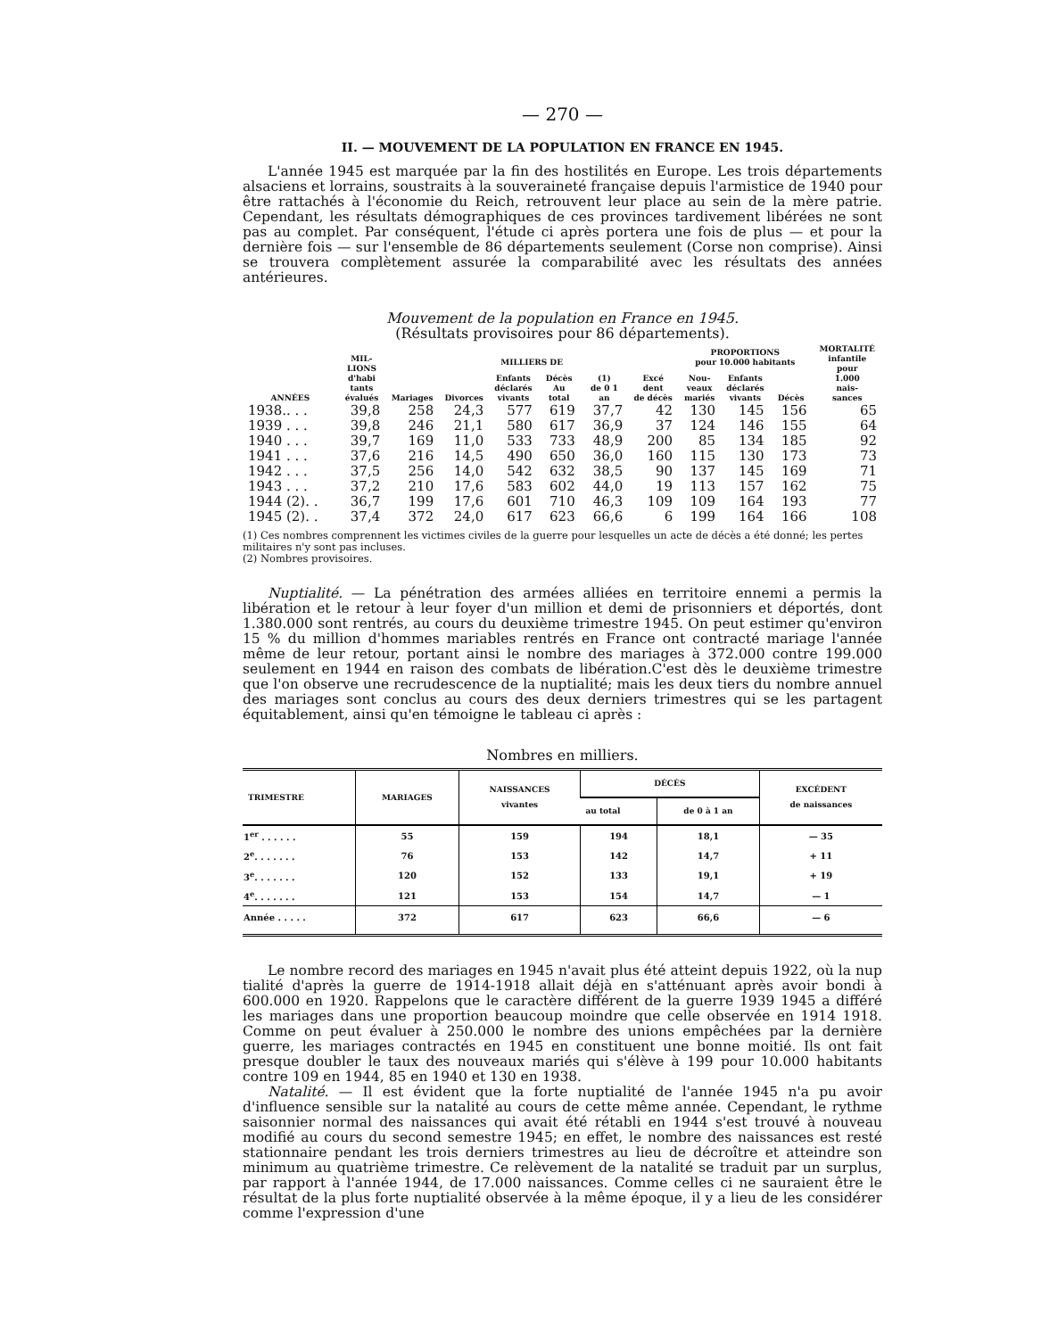— 270 —
II. — MOUVEMENT DE LA POPULATION EN FRANCE EN 1945.
L'année 1945 est marquée par la fin des hostilités en Europe. Les trois départements alsaciens et lorrains, soustraits à la souveraineté française depuis l'armistice de 1940 pour être rattachés à l'économie du Reich, retrouvent leur place au sein de la mère patrie. Cependant, les résultats démographiques de ces provinces tardivement libérées ne sont pas au complet. Par conséquent, l'étude ci après portera une fois de plus — et pour la dernière fois — sur l'ensemble de 86 départements seulement (Corse non comprise). Ainsi se trouvera complètement assurée la comparabilité avec les résultats des années antérieures.
Mouvement de la population en France en 1945.
(Résultats provisoires pour 86 départements).
| ANNÉES | MIL- LIONS d'habi tants évalués | MILLIERS DE | | | | | | PROPORTIONS pour 10.000 habitants | | | MORTALITÉ infantile pour 1.000 nais- sances |
| --- | --- | --- | --- | --- | --- | --- | --- | --- | --- | --- | --- |
| | | Mariages | Divorces | Enfants déclarés vivants | Décès Au total | (1) de 0 1 an | Excé dent de décès | Nou- veaux mariés | Enfants déclarés vivants | Décès | |
| 1938.. . . | 39,8 | 258 | 24,3 | 577 | 619 | 37,7 | 42 | 130 | 145 | 156 | 65 |
| 1939 . . . | 39,8 | 246 | 21,1 | 580 | 617 | 36,9 | 37 | 124 | 146 | 155 | 64 |
| 1940 . . . | 39,7 | 169 | 11,0 | 533 | 733 | 48,9 | 200 | 85 | 134 | 185 | 92 |
| 1941 . . . | 37,6 | 216 | 14,5 | 490 | 650 | 36,0 | 160 | 115 | 130 | 173 | 73 |
| 1942 . . . | 37,5 | 256 | 14,0 | 542 | 632 | 38,5 | 90 | 137 | 145 | 169 | 71 |
| 1943 . . . | 37,2 | 210 | 17,6 | 583 | 602 | 44,0 | 19 | 113 | 157 | 162 | 75 |
| 1944 (2). . | 36,7 | 199 | 17,6 | 601 | 710 | 46,3 | 109 | 109 | 164 | 193 | 77 |
| 1945 (2). . | 37,4 | 372 | 24,0 | 617 | 623 | 66,6 | 6 | 199 | 164 | 166 | 108 |
(1) Ces nombres comprennent les victimes civiles de la guerre pour lesquelles un acte de décès a été donné; les pertes militaires n'y sont pas incluses.
(2) Nombres provisoires.
Nuptialité. — La pénétration des armées alliées en territoire ennemi a permis la libération et le retour à leur foyer d'un million et demi de prisonniers et déportés, dont 1.380.000 sont rentrés, au cours du deuxième trimestre 1945. On peut estimer qu'environ 15 % du million d'hommes mariables rentrés en France ont contracté mariage l'année même de leur retour, portant ainsi le nombre des mariages à 372.000 contre 199.000 seulement en 1944 en raison des combats de libération.C'est dès le deuxième trimestre que l'on observe une recrudescence de la nuptialité; mais les deux tiers du nombre annuel des mariages sont conclus au cours des deux derniers trimestres qui se les partagent équitablement, ainsi qu'en témoigne le tableau ci après :
Nombres en milliers.
| TRIMESTRE | MARIAGES | NAISSANCES vivantes | DÉCÈS | | EXCÉDENT de naissances |
| --- | --- | --- | --- | --- | --- |
| | | | au total | de 0 à 1 an | |
| 1<sup>er</sup> . . . . . . | 55 | 159 | 194 | 18,1 | — 35 |
| 2<sup>e</sup>. . . . . . . | 76 | 153 | 142 | 14,7 | + 11 |
| 3<sup>e</sup>. . . . . . . | 120 | 152 | 133 | 19,1 | + 19 |
| 4<sup>e</sup>. . . . . . . | 121 | 153 | 154 | 14,7 | — 1 |
| Année . . . . . | 372 | 617 | 623 | 66,6 | — 6 |
Le nombre record des mariages en 1945 n'avait plus été atteint depuis 1922, où la nup tialité d'après la guerre de 1914-1918 allait déjà en s'atténuant après avoir bondi à 600.000 en 1920. Rappelons que le caractère différent de la guerre 1939 1945 a différé les mariages dans une proportion beaucoup moindre que celle observée en 1914 1918. Comme on peut évaluer à 250.000 le nombre des unions empêchées par la dernière guerre, les mariages contractés en 1945 en constituent une bonne moitié. Ils ont fait presque doubler le taux des nouveaux mariés qui s'élève à 199 pour 10.000 habitants contre 109 en 1944, 85 en 1940 et 130 en 1938.
Natalité. — Il est évident que la forte nuptialité de l'année 1945 n'a pu avoir d'influence sensible sur la natalité au cours de cette même année. Cependant, le rythme saisonnier normal des naissances qui avait été rétabli en 1944 s'est trouvé à nouveau modifié au cours du second semestre 1945; en effet, le nombre des naissances est resté stationnaire pendant les trois derniers trimestres au lieu de décroître et atteindre son minimum au quatrième trimestre. Ce relèvement de la natalité se traduit par un surplus, par rapport à l'année 1944, de 17.000 naissances. Comme celles ci ne sauraient être le résultat de la plus forte nuptialité observée à la même époque, il y a lieu de les considérer comme l'expression d'une